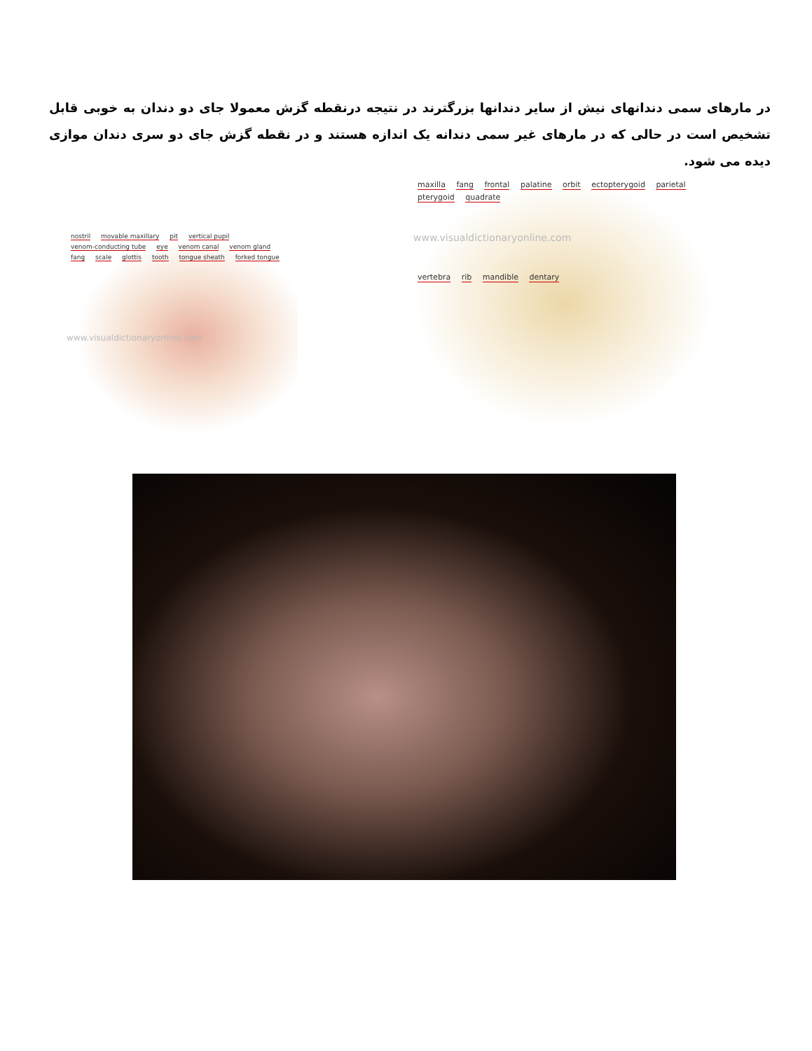در مارهای سمی دندانهای نیش از سایر دندانها بزرگترند در نتیجه درنقطه گزش معمولا جای دو دندان به خوبی قابل تشخیص است در حالی که در مارهای غیر سمی دندانه یک اندازه هستند و در نقطه گزش جای دو سری دندان موازی دیده می شود.
nostril movable maxillary pit vertical pupil venom-conducting tube eye venom canal venom gland fang scale glottis tooth tongue sheath forked tongue
www.visualdictionaryonline.com
maxilla fang frontal palatine orbit ectopterygoid parietal pterygoid quadrate
www.visualdictionaryonline.com
vertebra rib mandible dentary